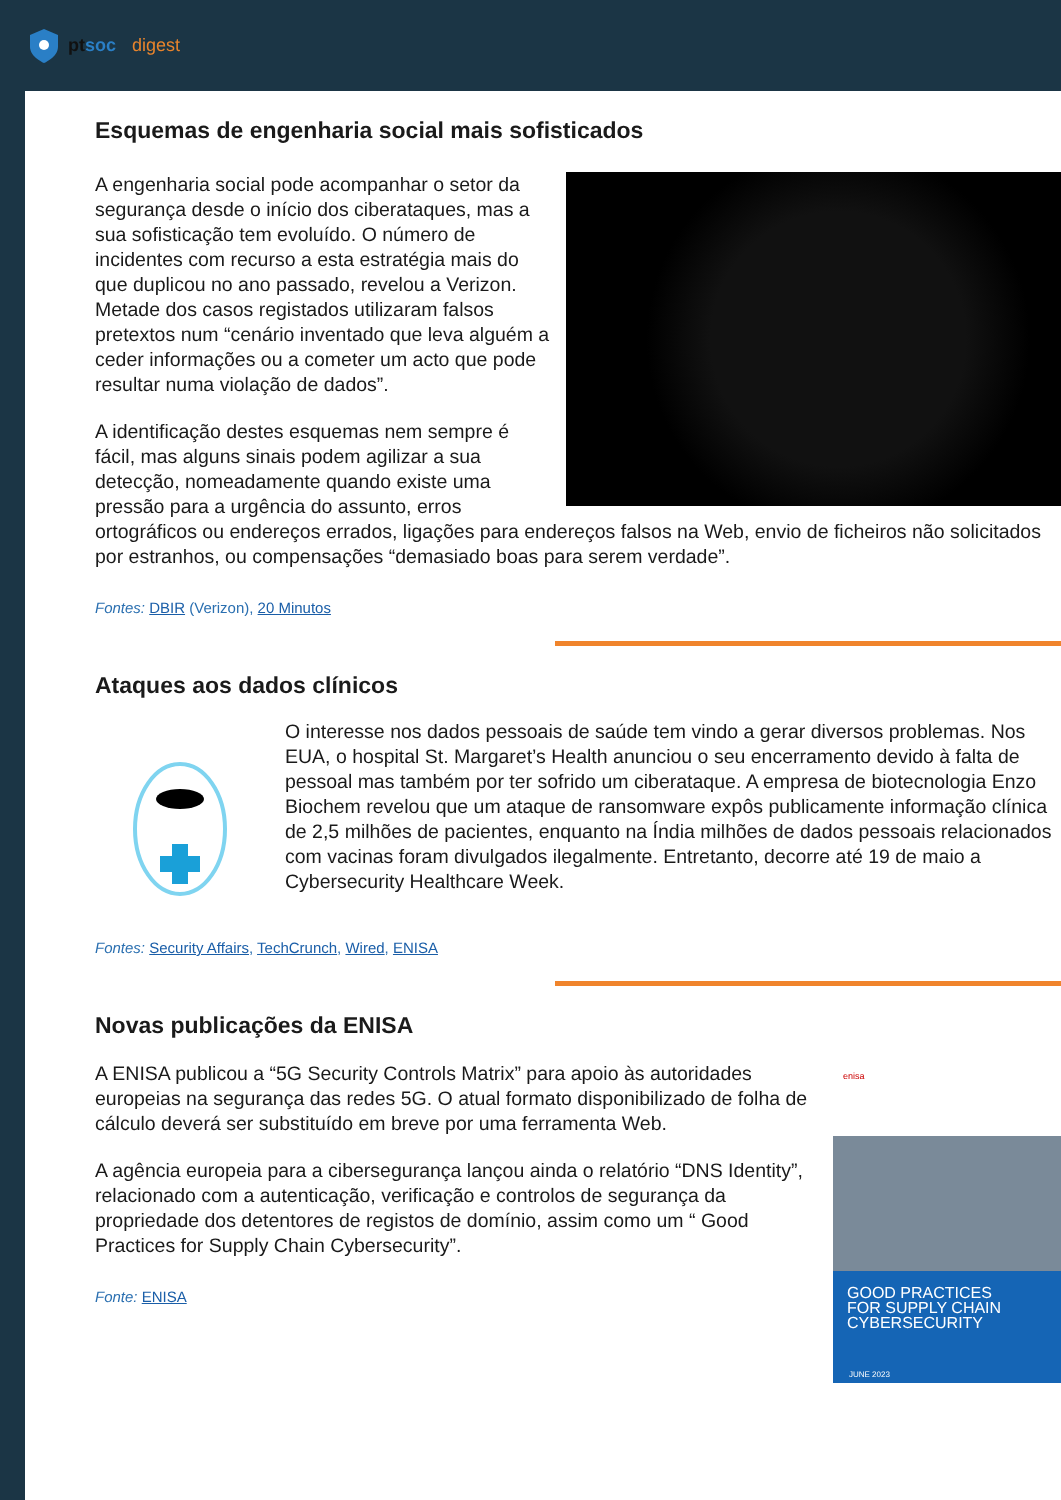ptsoc digest
Esquemas de engenharia social mais sofisticados
A engenharia social pode acompanhar o setor da segurança desde o início dos ciberataques, mas a sua sofisticação tem evoluído. O número de incidentes com recurso a esta estratégia mais do que duplicou no ano passado, revelou a Verizon. Metade dos casos registados utilizaram falsos pretextos num “cenário inventado que leva alguém a ceder informações ou a cometer um acto que pode resultar numa violação de dados”.
A identificação destes esquemas nem sempre é fácil, mas alguns sinais podem agilizar a sua detecção, nomeadamente quando existe uma pressão para a urgência do assunto, erros ortográficos ou endereços errados, ligações para endereços falsos na Web, envio de ficheiros não solicitados por estranhos, ou compensações “demasiado boas para serem verdade”.
Fontes: DBIR (Verizon), 20 Minutos
Ataques aos dados clínicos
O interesse nos dados pessoais de saúde tem vindo a gerar diversos problemas. Nos EUA, o hospital St. Margaret’s Health anunciou o seu encerramento devido à falta de pessoal mas também por ter sofrido um ciberataque. A empresa de biotecnologia Enzo Biochem revelou que um ataque de ransomware expôs publicamente informação clínica de 2,5 milhões de pacientes, enquanto na Índia milhões de dados pessoais relacionados com vacinas foram divulgados ilegalmente. Entretanto, decorre até 19 de maio a Cybersecurity Healthcare Week.
Fontes: Security Affairs, TechCrunch, Wired, ENISA
Novas publicações da ENISA
enisa
GOOD PRACTICES
FOR SUPPLY CHAIN
CYBERSECURITY
JUNE 2023
A ENISA publicou a “5G Security Controls Matrix” para apoio às autoridades europeias na segurança das redes 5G. O atual formato disponibilizado de folha de cálculo deverá ser substituído em breve por uma ferramenta Web.
A agência europeia para a cibersegurança lançou ainda o relatório “DNS Identity”, relacionado com a autenticação, verificação e controlos de segurança da propriedade dos detentores de registos de domínio, assim como um “ Good Practices for Supply Chain Cybersecurity”.
Fonte: ENISA